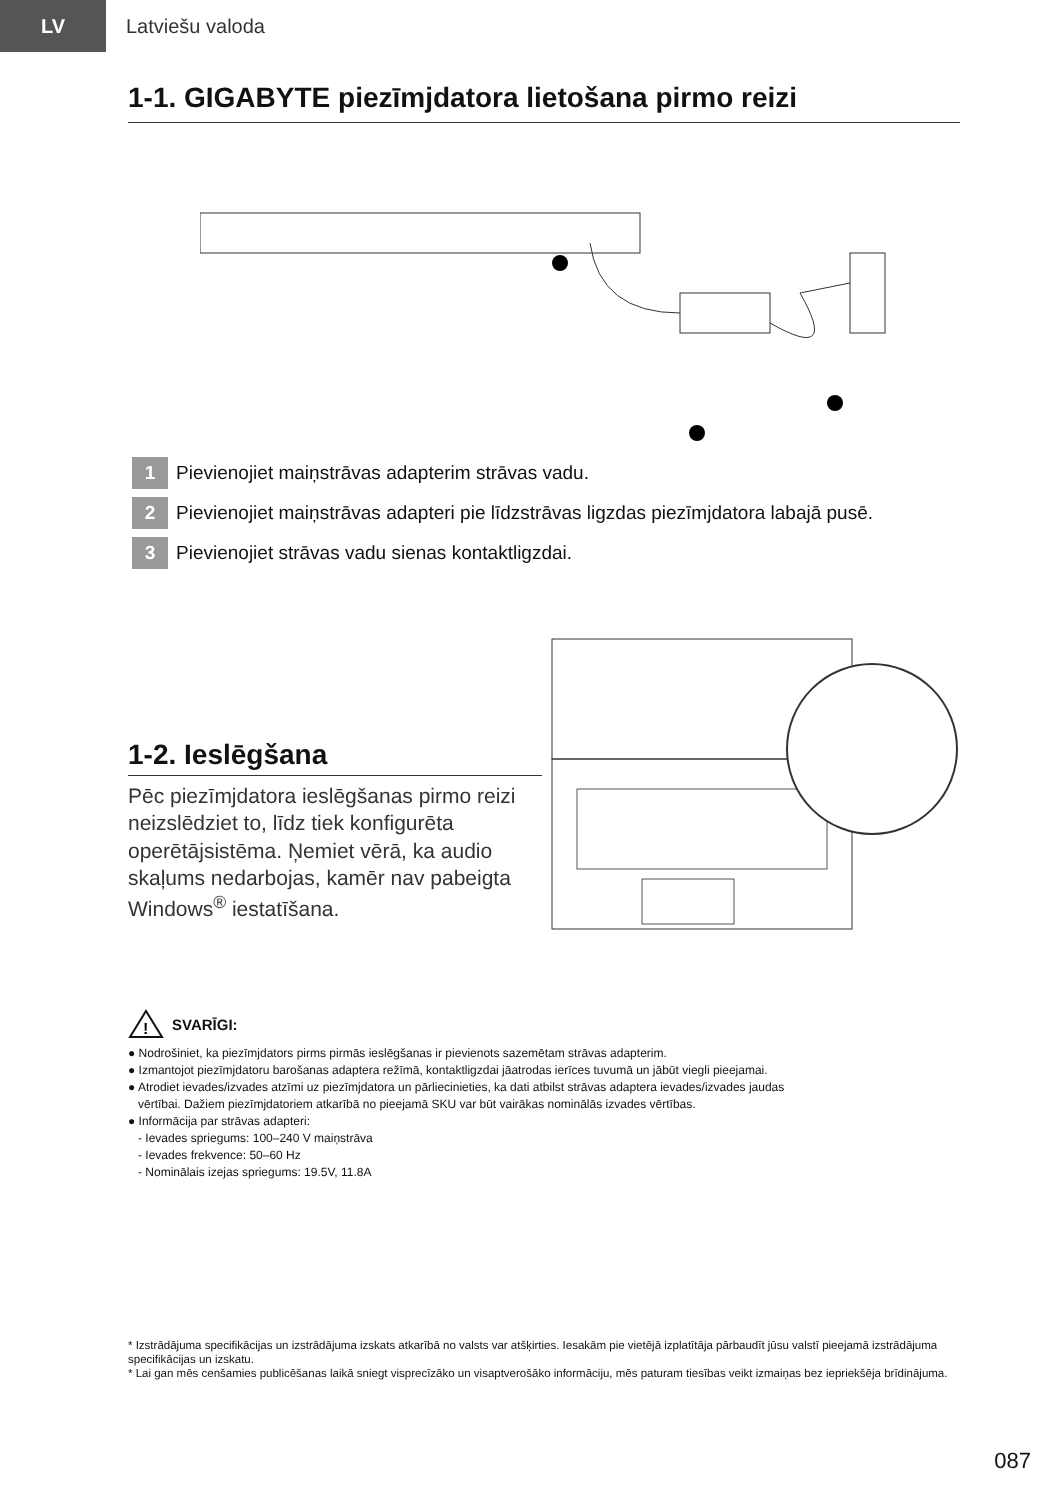LV
Latviešu valoda
1-1. GIGABYTE piezīmjdatora lietošana pirmo reizi
1 Pievienojiet maiņstrāvas adapterim strāvas vadu.
2 Pievienojiet maiņstrāvas adapteri pie līdzstrāvas ligzdas piezīmjdatora labajā pusē.
3 Pievienojiet strāvas vadu sienas kontaktligzdai.
1-2. Ieslēgšana
Pēc piezīmjdatora ieslēgšanas pirmo reizi neizslēdziet to, līdz tiek konfigurēta operētājsistēma. Ņemiet vērā, ka audio skaļums nedarbojas, kamēr nav pabeigta Windows<sup>®</sup> iestatīšana.
!
SVARĪGI:
● Nodrošiniet, ka piezīmjdators pirms pirmās ieslēgšanas ir pievienots sazemētam strāvas adapterim.
● Izmantojot piezīmjdatoru barošanas adaptera režīmā, kontaktligzdai jāatrodas ierīces tuvumā un jābūt viegli pieejamai.
● Atrodiet ievades/izvades atzīmi uz piezīmjdatora un pārliecinieties, ka dati atbilst strāvas adaptera ievades/izvades jaudas
vērtībai. Dažiem piezīmjdatoriem atkarībā no pieejamā SKU var būt vairākas nominālās izvades vērtības.
● Informācija par strāvas adapteri:
- Ievades spriegums: 100–240 V maiņstrāva
- Ievades frekvence: 50–60 Hz
- Nominālais izejas spriegums: 19.5V, 11.8A
* Izstrādājuma specifikācijas un izstrādājuma izskats atkarībā no valsts var atšķirties. Iesakām pie vietējā izplatītāja pārbaudīt jūsu valstī pieejamā izstrādājuma specifikācijas un izskatu.
* Lai gan mēs cenšamies publicēšanas laikā sniegt visprecīzāko un visaptverošāko informāciju, mēs paturam tiesības veikt izmaiņas bez iepriekšēja brīdinājuma.
087